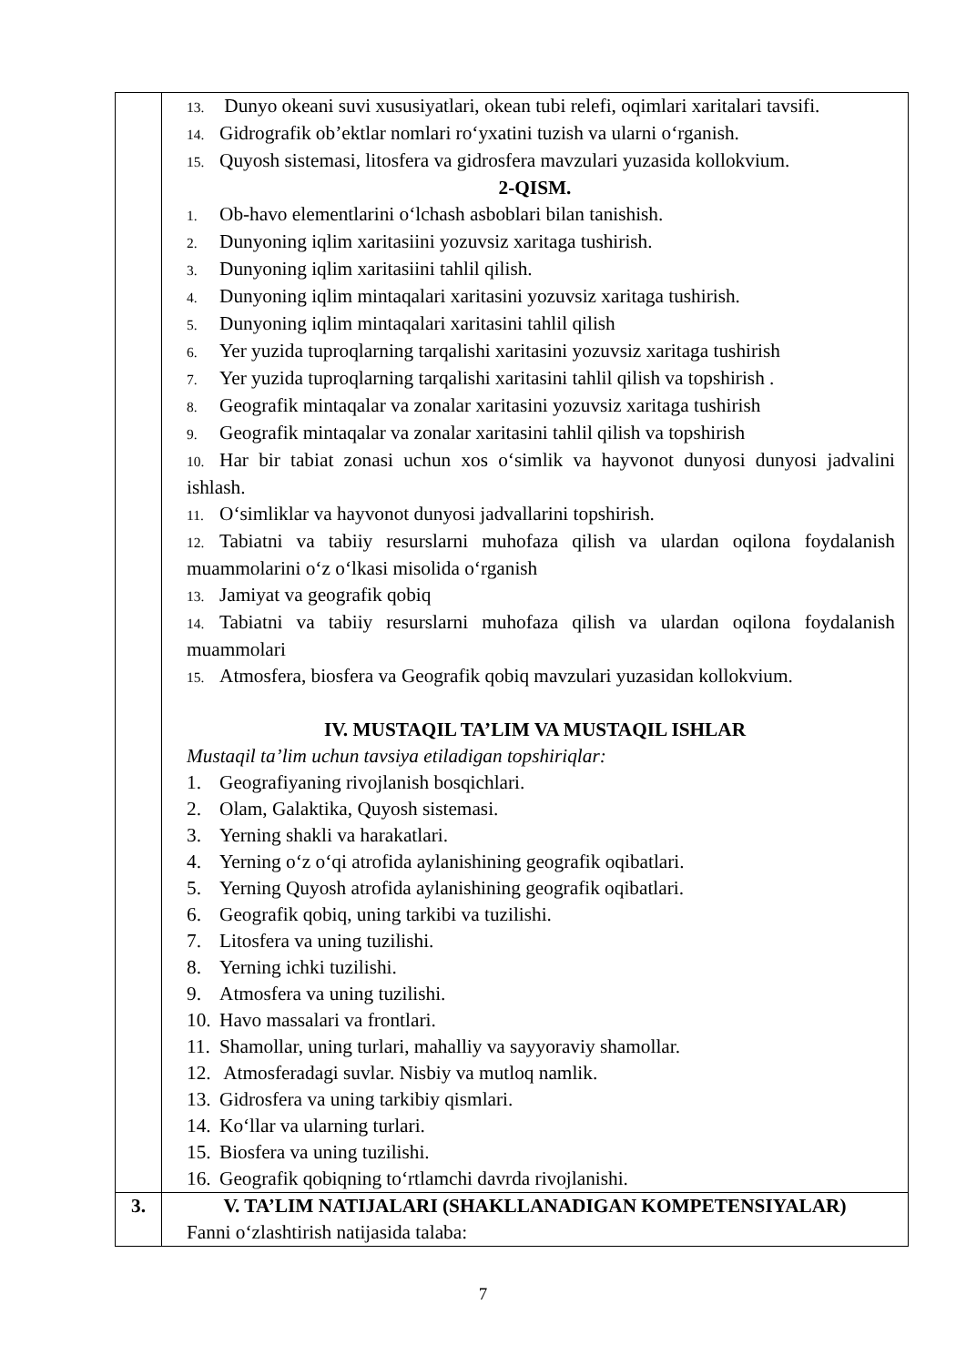| | 13. Dunyo okeani suvi xususiyatlari, okean tubi relefi, oqimlari xaritalari tavsifi. 14. Gidrografik ob’ektlar nomlari ro‘yxatini tuzish va ularni o‘rganish. 15. Quyosh sistemasi, litosfera va gidrosfera mavzulari yuzasida kollokvium. 2-QISM. 1. Ob-havo elementlarini o‘lchash asboblari bilan tanishish. 2. Dunyoning iqlim xaritasiini yozuvsiz xaritaga tushirish. 3. Dunyoning iqlim xaritasiini tahlil qilish. 4. Dunyoning iqlim mintaqalari xaritasini yozuvsiz xaritaga tushirish. 5. Dunyoning iqlim mintaqalari xaritasini tahlil qilish 6. Yer yuzida tuproqlarning tarqalishi xaritasini yozuvsiz xaritaga tushirish 7. Yer yuzida tuproqlarning tarqalishi xaritasini tahlil qilish va topshirish . 8. Geografik mintaqalar va zonalar xaritasini yozuvsiz xaritaga tushirish 9. Geografik mintaqalar va zonalar xaritasini tahlil qilish va topshirish 10. Har bir tabiat zonasi uchun xos o‘simlik va hayvonot dunyosi dunyosi jadvalini ishlash. 11. O‘simliklar va hayvonot dunyosi jadvallarini topshirish. 12. Tabiatni va tabiiy resurslarni muhofaza qilish va ulardan oqilona foydalanish muammolarini o‘z o‘lkasi misolida o‘rganish 13. Jamiyat va geografik qobiq 14. Tabiatni va tabiiy resurslarni muhofaza qilish va ulardan oqilona foydalanish muammolari 15. Atmosfera, biosfera va Geografik qobiq mavzulari yuzasidan kollokvium. IV. MUSTAQIL TA’LIM VA MUSTAQIL ISHLAR Mustaqil ta’lim uchun tavsiya etiladigan topshiriqlar: 1. Geografiyaning rivojlanish bosqichlari. 2. Olam, Galaktika, Quyosh sistemasi. 3. Yerning shakli va harakatlari. 4. Yerning o‘z o‘qi atrofida aylanishining geografik oqibatlari. 5. Yerning Quyosh atrofida aylanishining geografik oqibatlari. 6. Geografik qobiq, uning tarkibi va tuzilishi. 7. Litosfera va uning tuzilishi. 8. Yerning ichki tuzilishi. 9. Atmosfera va uning tuzilishi. 10. Havo massalari va frontlari. 11. Shamollar, uning turlari, mahalliy va sayyoraviy shamollar. 12. Atmosferadagi suvlar. Nisbiy va mutloq namlik. 13. Gidrosfera va uning tarkibiy qismlari. 14. Ko‘llar va ularning turlari. 15. Biosfera va uning tuzilishi. 16. Geografik qobiqning to‘rtlamchi davrda rivojlanishi. |
| 3. | V. TA’LIM NATIJALARI (SHAKLLANADIGAN KOMPETENSIYALAR) Fanni o‘zlashtirish natijasida talaba: |
7